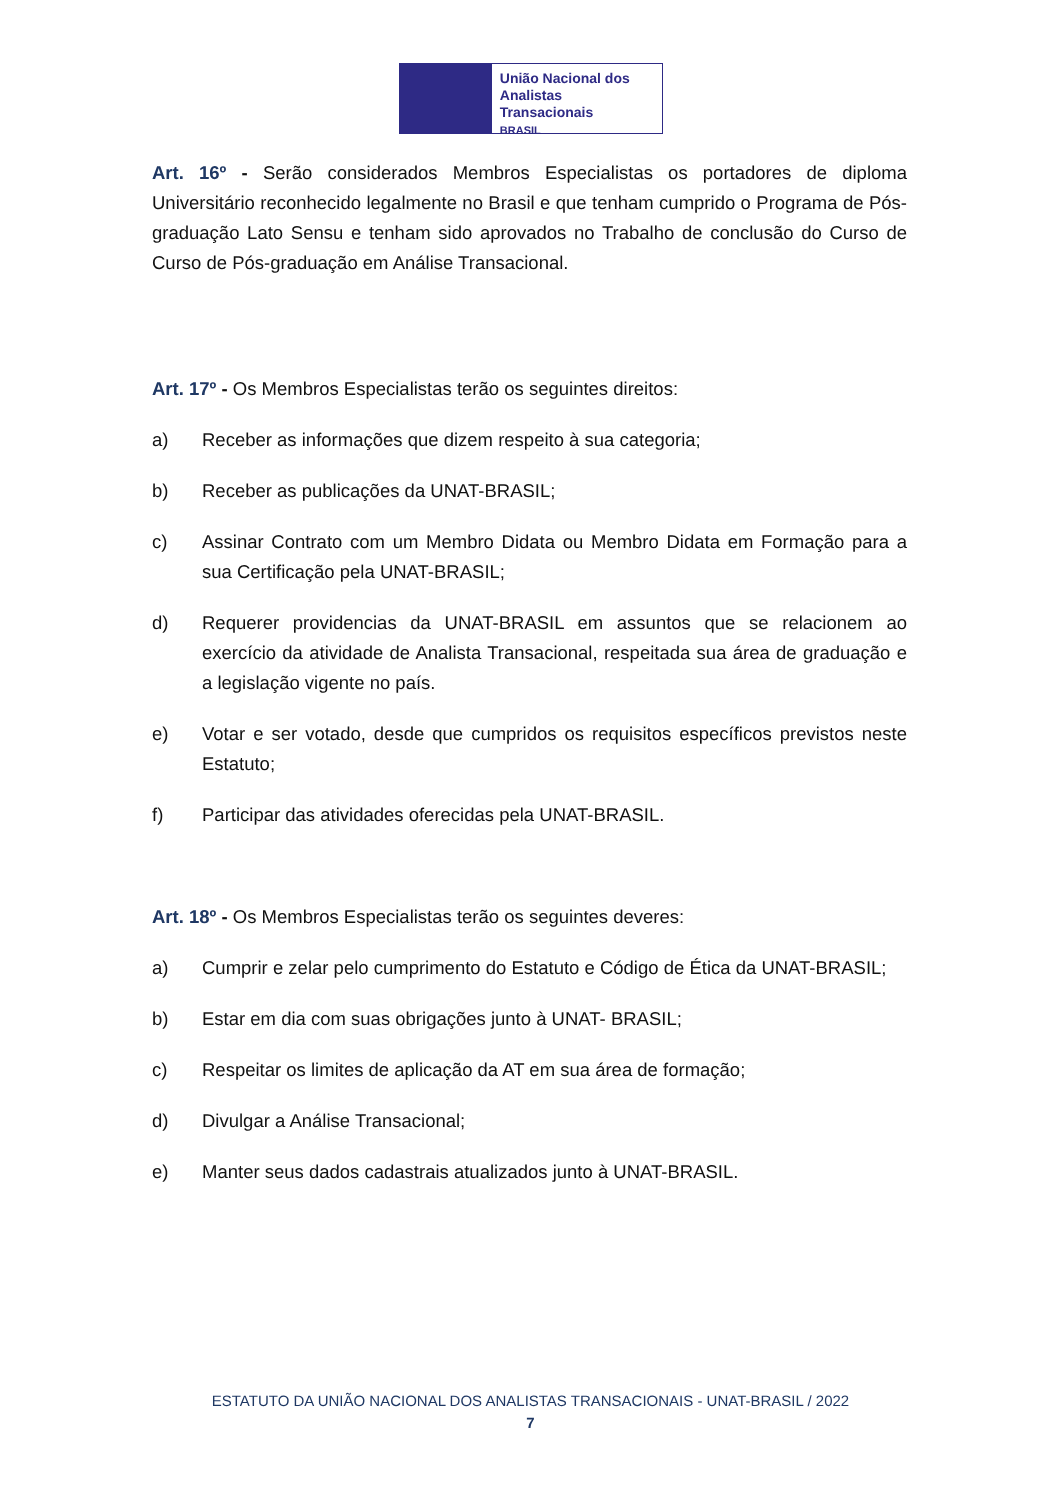União Nacional dos
Analistas Transacionais
BRASIL
Art. 16º - Serão considerados Membros Especialistas os portadores de diploma Universitário reconhecido legalmente no Brasil e que tenham cumprido o Programa de Pós-graduação Lato Sensu e tenham sido aprovados no Trabalho de conclusão do Curso de Curso de Pós-graduação em Análise Transacional.
Art. 17º - Os Membros Especialistas terão os seguintes direitos:
a) Receber as informações que dizem respeito à sua categoria;
b) Receber as publicações da UNAT-BRASIL;
c) Assinar Contrato com um Membro Didata ou Membro Didata em Formação para a sua Certificação pela UNAT-BRASIL;
d) Requerer providencias da UNAT-BRASIL em assuntos que se relacionem ao exercício da atividade de Analista Transacional, respeitada sua área de graduação e a legislação vigente no país.
e) Votar e ser votado, desde que cumpridos os requisitos específicos previstos neste Estatuto;
f) Participar das atividades oferecidas pela UNAT-BRASIL.
Art. 18º - Os Membros Especialistas terão os seguintes deveres:
a) Cumprir e zelar pelo cumprimento do Estatuto e Código de Ética da UNAT-BRASIL;
b) Estar em dia com suas obrigações junto à UNAT- BRASIL;
c) Respeitar os limites de aplicação da AT em sua área de formação;
d) Divulgar a Análise Transacional;
e) Manter seus dados cadastrais atualizados junto à UNAT-BRASIL.
ESTATUTO DA UNIÃO NACIONAL DOS ANALISTAS TRANSACIONAIS - UNAT-BRASIL / 2022
7